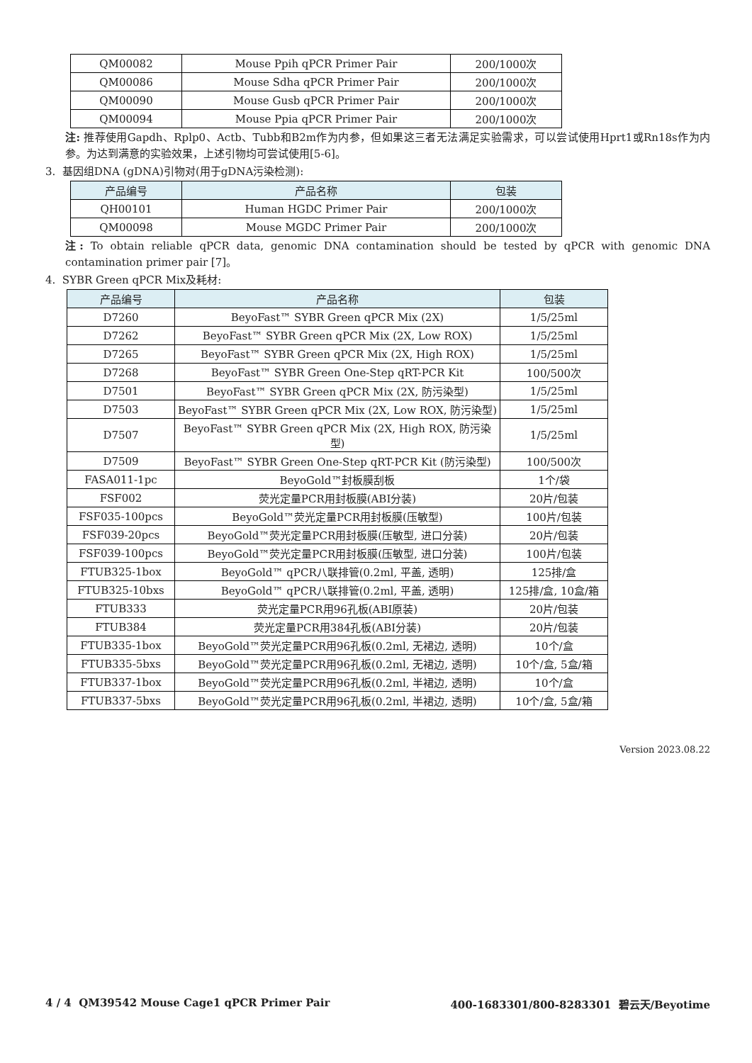| QM00082 | Mouse Ppih qPCR Primer Pair | 200/1000次 |
| QM00086 | Mouse Sdha qPCR Primer Pair | 200/1000次 |
| QM00090 | Mouse Gusb qPCR Primer Pair | 200/1000次 |
| QM00094 | Mouse Ppia qPCR Primer Pair | 200/1000次 |
注: 推荐使用Gapdh、Rplp0、Actb、Tubb和B2m作为内参，但如果这三者无法满足实验需求，可以尝试使用Hprt1或Rn18s作为内参。为达到满意的实验效果，上述引物均可尝试使用[5-6]。
3. 基因组DNA (gDNA)引物对(用于gDNA污染检测):
| 产品编号 | 产品名称 | 包装 |
| --- | --- | --- |
| QH00101 | Human HGDC Primer Pair | 200/1000次 |
| QM00098 | Mouse MGDC Primer Pair | 200/1000次 |
注: To obtain reliable qPCR data, genomic DNA contamination should be tested by qPCR with genomic DNA contamination primer pair [7]。
4. SYBR Green qPCR Mix及耗材:
| 产品编号 | 产品名称 | 包装 |
| --- | --- | --- |
| D7260 | BeyoFast™ SYBR Green qPCR Mix (2X) | 1/5/25ml |
| D7262 | BeyoFast™ SYBR Green qPCR Mix (2X, Low ROX) | 1/5/25ml |
| D7265 | BeyoFast™ SYBR Green qPCR Mix (2X, High ROX) | 1/5/25ml |
| D7268 | BeyoFast™ SYBR Green One-Step qRT-PCR Kit | 100/500次 |
| D7501 | BeyoFast™ SYBR Green qPCR Mix (2X, 防污染型) | 1/5/25ml |
| D7503 | BeyoFast™ SYBR Green qPCR Mix (2X, Low ROX, 防污染型) | 1/5/25ml |
| D7507 | BeyoFast™ SYBR Green qPCR Mix (2X, High ROX, 防污染型) | 1/5/25ml |
| D7509 | BeyoFast™ SYBR Green One-Step qRT-PCR Kit (防污染型) | 100/500次 |
| FASA011-1pc | BeyoGold™封板膜刮板 | 1个/袋 |
| FSF002 | 荧光定量PCR用封板膜(ABI分装) | 20片/包装 |
| FSF035-100pcs | BeyoGold™荧光定量PCR用封板膜(压敏型) | 100片/包装 |
| FSF039-20pcs | BeyoGold™荧光定量PCR用封板膜(压敏型, 进口分装) | 20片/包装 |
| FSF039-100pcs | BeyoGold™荧光定量PCR用封板膜(压敏型, 进口分装) | 100片/包装 |
| FTUB325-1box | BeyoGold™ qPCR八联排管(0.2ml, 平盖, 透明) | 125排/盒 |
| FTUB325-10bxs | BeyoGold™ qPCR八联排管(0.2ml, 平盖, 透明) | 125排/盒, 10盒/箱 |
| FTUB333 | 荧光定量PCR用96孔板(ABI原装) | 20片/包装 |
| FTUB384 | 荧光定量PCR用384孔板(ABI分装) | 20片/包装 |
| FTUB335-1box | BeyoGold™荧光定量PCR用96孔板(0.2ml, 无裙边, 透明) | 10个/盒 |
| FTUB335-5bxs | BeyoGold™荧光定量PCR用96孔板(0.2ml, 无裙边, 透明) | 10个/盒, 5盒/箱 |
| FTUB337-1box | BeyoGold™荧光定量PCR用96孔板(0.2ml, 半裙边, 透明) | 10个/盒 |
| FTUB337-5bxs | BeyoGold™荧光定量PCR用96孔板(0.2ml, 半裙边, 透明) | 10个/盒, 5盒/箱 |
Version 2023.08.22
4 / 4 QM39542 Mouse Cage1 qPCR Primer Pair 400-1683301/800-8283301 碧云天/Beyotime